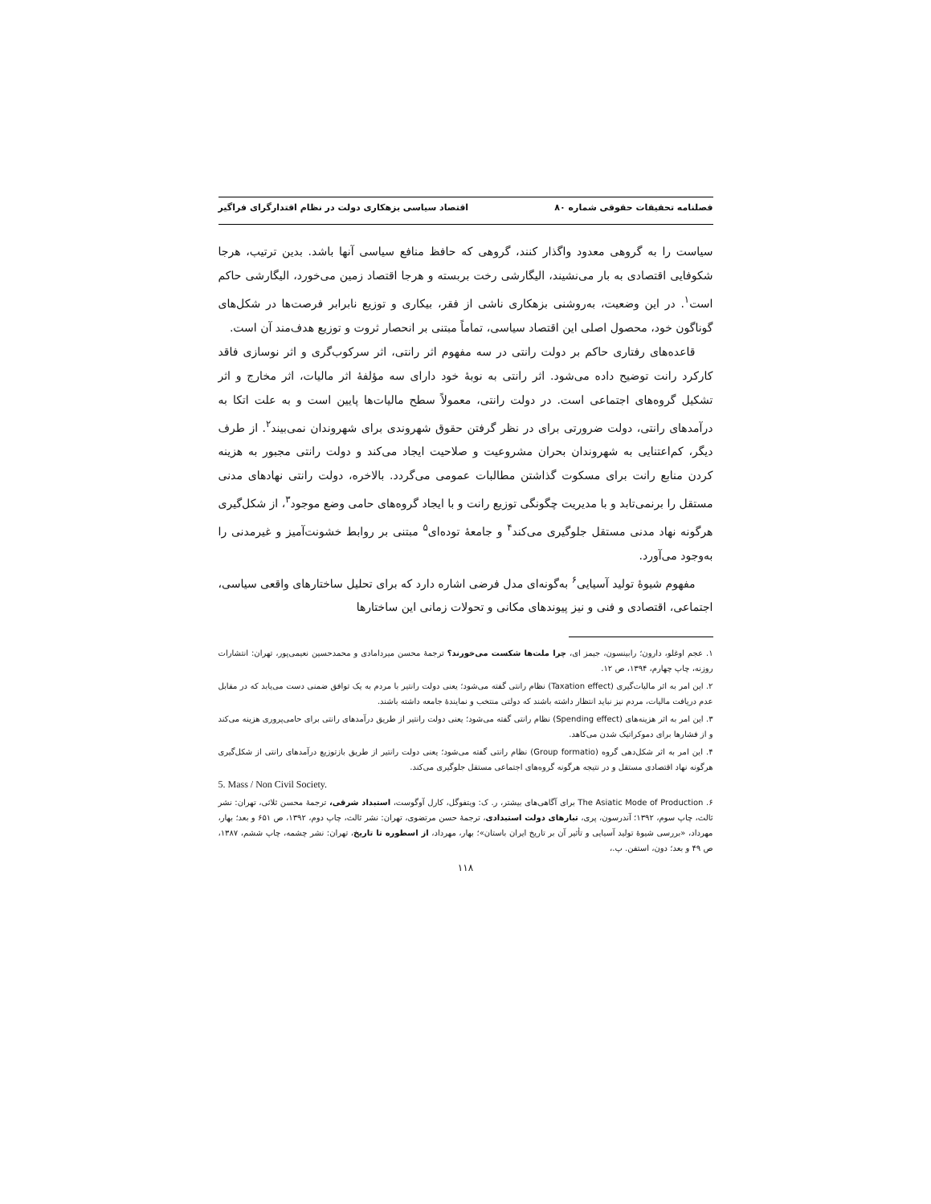فصلنامه تحقیقات حقوقی شماره ۸۰ اقتصاد سیاسی بزهکاری دولت در نظام اقتدارگرای فراگیر
سیاست را به گروهی معدود واگذار کنند، گروهی که حافظ منافع سیاسی آنها باشد. بدین ترتیب، هرجا شکوفایی اقتصادی به بار می‌نشیند، الیگارشی رخت بربسته و هرجا اقتصاد زمین می‌خورد، الیگارشی حاکم است<sup>۱</sup>. در این وضعیت، به‌روشنی بزهکاری ناشی از فقر، بیکاری و توزیع نابرابر فرصت‌ها در شکل‌های گوناگون خود، محصول اصلی این اقتصاد سیاسی، تماماً مبتنی بر انحصار ثروت و توزیع هدف‌مند آن است.
قاعده‌های رفتاری حاکم بر دولت رانتی در سه مفهوم اثر رانتی، اثر سرکوب‌گری و اثر نوسازی فاقد کارکرد رانت توضیح داده می‌شود. اثر رانتی به نوبهٔ خود دارای سه مؤلفهٔ اثر مالیات، اثر مخارج و اثر تشکیل گروه‌های اجتماعی است. در دولت رانتی، معمولاً سطح مالیات‌ها پایین است و به علت اتکا به درآمدهای رانتی، دولت ضرورتی برای در نظر گرفتن حقوق شهروندی برای شهروندان نمی‌بیند<sup>۲</sup>. از طرف دیگر، کم‌اعتنایی به شهروندان بحران مشروعیت و صلاحیت ایجاد می‌کند و دولت رانتی مجبور به هزینه کردن منابع رانت برای مسکوت گذاشتن مطالبات عمومی می‌گردد. بالاخره، دولت رانتی نهادهای مدنی مستقل را برنمی‌تابد و با مدیریت چگونگی توزیع رانت و با ایجاد گروه‌های حامی وضع موجود<sup>۳</sup>، از شکل‌گیری هرگونه نهاد مدنی مستقل جلوگیری می‌کند<sup>۴</sup> و جامعهٔ توده‌ای<sup>۵</sup> مبتنی بر روابط خشونت‌آمیز و غیرمدنی را به‌وجود می‌آورد.
مفهوم شیوهٔ تولید آسیایی<sup>۶</sup> به‌گونه‌ای مدل فرضی اشاره دارد که برای تحلیل ساختارهای واقعی سیاسی، اجتماعی، اقتصادی و فنی و نیز پیوندهای مکانی و تحولات زمانی این ساختارها
۱. عجم اوغلو، دارون؛ رابینسون، جیمز ای، چرا ملت‌ها شکست می‌خورند؟ ترجمهٔ محسن میردامادی و محمدحسین نعیمی‌پور، تهران: انتشارات روزنه، چاپ چهارم، ۱۳۹۴، ص ۱۲.
۲. این امر به اثر مالیات‌گیری (Taxation effect) نظام رانتی گفته می‌شود؛ یعنی دولت رانتیر با مردم به یک توافق ضمنی دست می‌یابد که در مقابل عدم دریافت مالیات، مردم نیز نباید انتظار داشته باشند که دولتی منتخب و نمایندهٔ جامعه داشته باشند.
۳. این امر به اثر هزینه‌های (Spending effect) نظام رانتی گفته می‌شود؛ یعنی دولت رانتیر از طریق درآمدهای رانتی برای حامی‌پروری هزینه می‌کند و از فشارها برای دموکراتیک شدن می‌کاهد.
۴. این امر به اثر شکل‌دهی گروه (Group formatio) نظام رانتی گفته می‌شود؛ یعنی دولت رانتیر از طریق بازتوزیع درآمدهای رانتی از شکل‌گیری هرگونه نهاد اقتصادی مستقل و در نتیجه هرگونه گروه‌های اجتماعی مستقل جلوگیری می‌کند.
5. Mass / Non Civil Society.
۶. The Asiatic Mode of Production برای آگاهی‌های بیشتر، ر. ک: ویتفوگل، کارل آوگوست، استبداد شرقی، ترجمهٔ محسن ثلاثی، تهران: نشر ثالث، چاپ سوم، ۱۳۹۲؛ آندرسون، پری، تبارهای دولت استبدادی، ترجمهٔ حسن مرتضوی، تهران: نشر ثالث، چاپ دوم، ۱۳۹۲، ص ۶۵۱ و بعد؛ بهار، مهرداد، «بررسی شیوهٔ تولید آسیایی و تأثیر آن بر تاریخ ایران باستان»؛ بهار، مهرداد، از اسطوره تا تاریخ، تهران: نشر چشمه، چاپ ششم، ۱۳۸۷، ص ۴۹ و بعد؛ دون، استفن. پ.،
۱۱۸